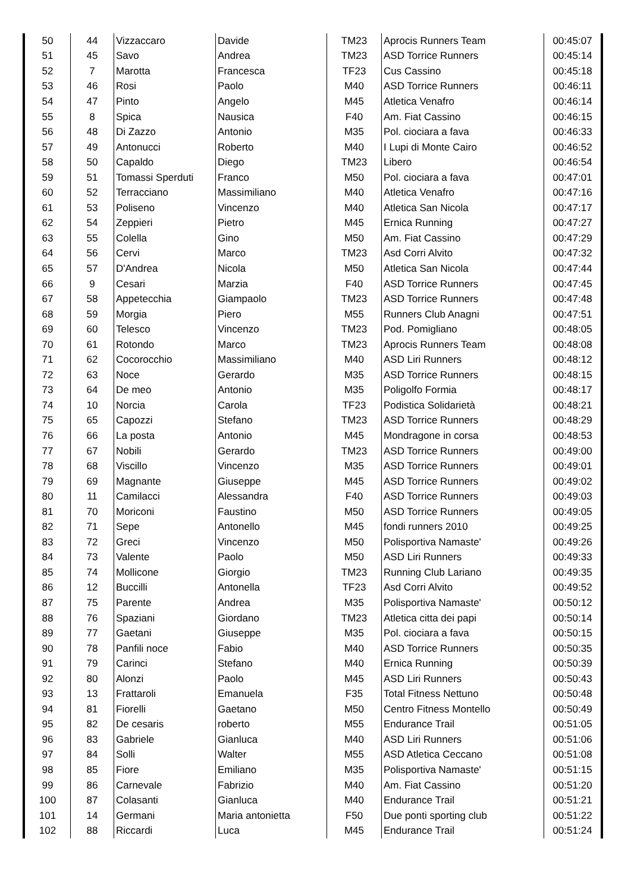| 50 | 44 | Vizzaccaro | Davide | TM23 | Aprocis Runners Team | 00:45:07 |
| 51 | 45 | Savo | Andrea | TM23 | ASD Torrice Runners | 00:45:14 |
| 52 | 7 | Marotta | Francesca | TF23 | Cus Cassino | 00:45:18 |
| 53 | 46 | Rosi | Paolo | M40 | ASD Torrice Runners | 00:46:11 |
| 54 | 47 | Pinto | Angelo | M45 | Atletica Venafro | 00:46:14 |
| 55 | 8 | Spica | Nausica | F40 | Am. Fiat Cassino | 00:46:15 |
| 56 | 48 | Di Zazzo | Antonio | M35 | Pol. ciociara a fava | 00:46:33 |
| 57 | 49 | Antonucci | Roberto | M40 | I Lupi di Monte Cairo | 00:46:52 |
| 58 | 50 | Capaldo | Diego | TM23 | Libero | 00:46:54 |
| 59 | 51 | Tomassi Sperduti | Franco | M50 | Pol. ciociara a fava | 00:47:01 |
| 60 | 52 | Terracciano | Massimiliano | M40 | Atletica Venafro | 00:47:16 |
| 61 | 53 | Poliseno | Vincenzo | M40 | Atletica San Nicola | 00:47:17 |
| 62 | 54 | Zeppieri | Pietro | M45 | Ernica Running | 00:47:27 |
| 63 | 55 | Colella | Gino | M50 | Am. Fiat Cassino | 00:47:29 |
| 64 | 56 | Cervi | Marco | TM23 | Asd Corri Alvito | 00:47:32 |
| 65 | 57 | D'Andrea | Nicola | M50 | Atletica San Nicola | 00:47:44 |
| 66 | 9 | Cesari | Marzia | F40 | ASD Torrice Runners | 00:47:45 |
| 67 | 58 | Appetecchia | Giampaolo | TM23 | ASD Torrice Runners | 00:47:48 |
| 68 | 59 | Morgia | Piero | M55 | Runners Club Anagni | 00:47:51 |
| 69 | 60 | Telesco | Vincenzo | TM23 | Pod. Pomigliano | 00:48:05 |
| 70 | 61 | Rotondo | Marco | TM23 | Aprocis Runners Team | 00:48:08 |
| 71 | 62 | Cocorocchio | Massimiliano | M40 | ASD Liri Runners | 00:48:12 |
| 72 | 63 | Noce | Gerardo | M35 | ASD Torrice Runners | 00:48:15 |
| 73 | 64 | De meo | Antonio | M35 | Poligolfo Formia | 00:48:17 |
| 74 | 10 | Norcia | Carola | TF23 | Podistica Solidarietà | 00:48:21 |
| 75 | 65 | Capozzi | Stefano | TM23 | ASD Torrice Runners | 00:48:29 |
| 76 | 66 | La posta | Antonio | M45 | Mondragone in corsa | 00:48:53 |
| 77 | 67 | Nobili | Gerardo | TM23 | ASD Torrice Runners | 00:49:00 |
| 78 | 68 | Viscillo | Vincenzo | M35 | ASD Torrice Runners | 00:49:01 |
| 79 | 69 | Magnante | Giuseppe | M45 | ASD Torrice Runners | 00:49:02 |
| 80 | 11 | Camilacci | Alessandra | F40 | ASD Torrice Runners | 00:49:03 |
| 81 | 70 | Moriconi | Faustino | M50 | ASD Torrice Runners | 00:49:05 |
| 82 | 71 | Sepe | Antonello | M45 | fondi runners 2010 | 00:49:25 |
| 83 | 72 | Greci | Vincenzo | M50 | Polisportiva Namaste' | 00:49:26 |
| 84 | 73 | Valente | Paolo | M50 | ASD Liri Runners | 00:49:33 |
| 85 | 74 | Mollicone | Giorgio | TM23 | Running Club Lariano | 00:49:35 |
| 86 | 12 | Buccilli | Antonella | TF23 | Asd Corri Alvito | 00:49:52 |
| 87 | 75 | Parente | Andrea | M35 | Polisportiva Namaste' | 00:50:12 |
| 88 | 76 | Spaziani | Giordano | TM23 | Atletica citta dei papi | 00:50:14 |
| 89 | 77 | Gaetani | Giuseppe | M35 | Pol. ciociara a fava | 00:50:15 |
| 90 | 78 | Panfili noce | Fabio | M40 | ASD Torrice Runners | 00:50:35 |
| 91 | 79 | Carinci | Stefano | M40 | Ernica Running | 00:50:39 |
| 92 | 80 | Alonzi | Paolo | M45 | ASD Liri Runners | 00:50:43 |
| 93 | 13 | Frattaroli | Emanuela | F35 | Total Fitness Nettuno | 00:50:48 |
| 94 | 81 | Fiorelli | Gaetano | M50 | Centro Fitness Montello | 00:50:49 |
| 95 | 82 | De cesaris | roberto | M55 | Endurance Trail | 00:51:05 |
| 96 | 83 | Gabriele | Gianluca | M40 | ASD Liri Runners | 00:51:06 |
| 97 | 84 | Solli | Walter | M55 | ASD Atletica Ceccano | 00:51:08 |
| 98 | 85 | Fiore | Emiliano | M35 | Polisportiva Namaste' | 00:51:15 |
| 99 | 86 | Carnevale | Fabrizio | M40 | Am. Fiat Cassino | 00:51:20 |
| 100 | 87 | Colasanti | Gianluca | M40 | Endurance Trail | 00:51:21 |
| 101 | 14 | Germani | Maria antonietta | F50 | Due ponti sporting club | 00:51:22 |
| 102 | 88 | Riccardi | Luca | M45 | Endurance Trail | 00:51:24 |